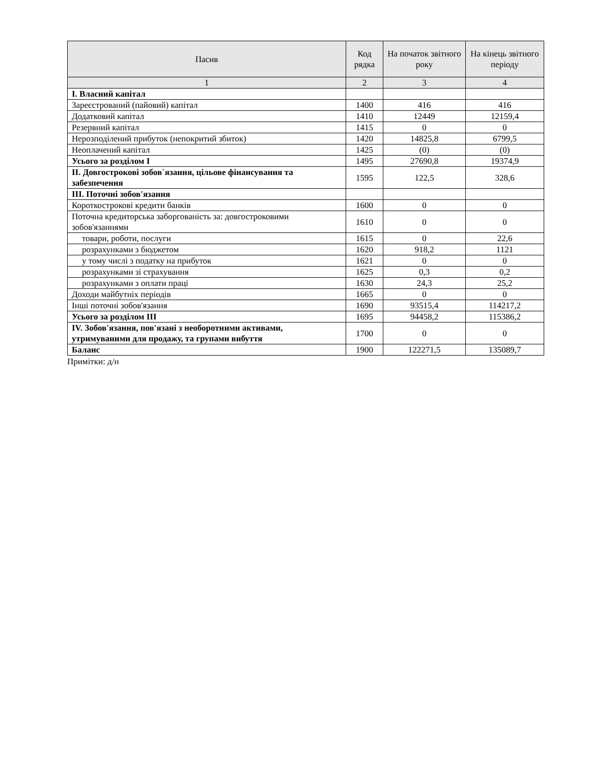| Пасив | Код рядка | На початок звітного року | На кінець звітного періоду |
| --- | --- | --- | --- |
| 1 | 2 | 3 | 4 |
| I. Власний капітал | | | |
| Зареєстрований (пайовий) капітал | 1400 | 416 | 416 |
| Додатковий капітал | 1410 | 12449 | 12159,4 |
| Резервний капітал | 1415 | 0 | 0 |
| Нерозподілений прибуток (непокритий збиток) | 1420 | 14825,8 | 6799,5 |
| Неоплачений капітал | 1425 | (0) | (0) |
| Усього за розділом I | 1495 | 27690,8 | 19374,9 |
| II. Довгострокові зобов`язання, цільове фінансування та забезпечення | 1595 | 122,5 | 328,6 |
| III. Поточні зобов'язання | | | |
| Короткострокові кредити банків | 1600 | 0 | 0 |
| Поточна кредиторська заборгованість за: довгостроковими зобов'язаннями | 1610 | 0 | 0 |
| товари, роботи, послуги | 1615 | 0 | 22,6 |
| розрахунками з бюджетом | 1620 | 918,2 | 1121 |
| у тому числі з податку на прибуток | 1621 | 0 | 0 |
| розрахунками зі страхування | 1625 | 0,3 | 0,2 |
| розрахунками з оплати праці | 1630 | 24,3 | 25,2 |
| Доходи майбутніх періодів | 1665 | 0 | 0 |
| Інші поточні зобов'язання | 1690 | 93515,4 | 114217,2 |
| Усього за розділом III | 1695 | 94458,2 | 115386,2 |
| IV. Зобов'язання, пов'язані з необоротними активами, утримуваними для продажу, та групами вибуття | 1700 | 0 | 0 |
| Баланс | 1900 | 122271,5 | 135089,7 |
Примітки: д/н